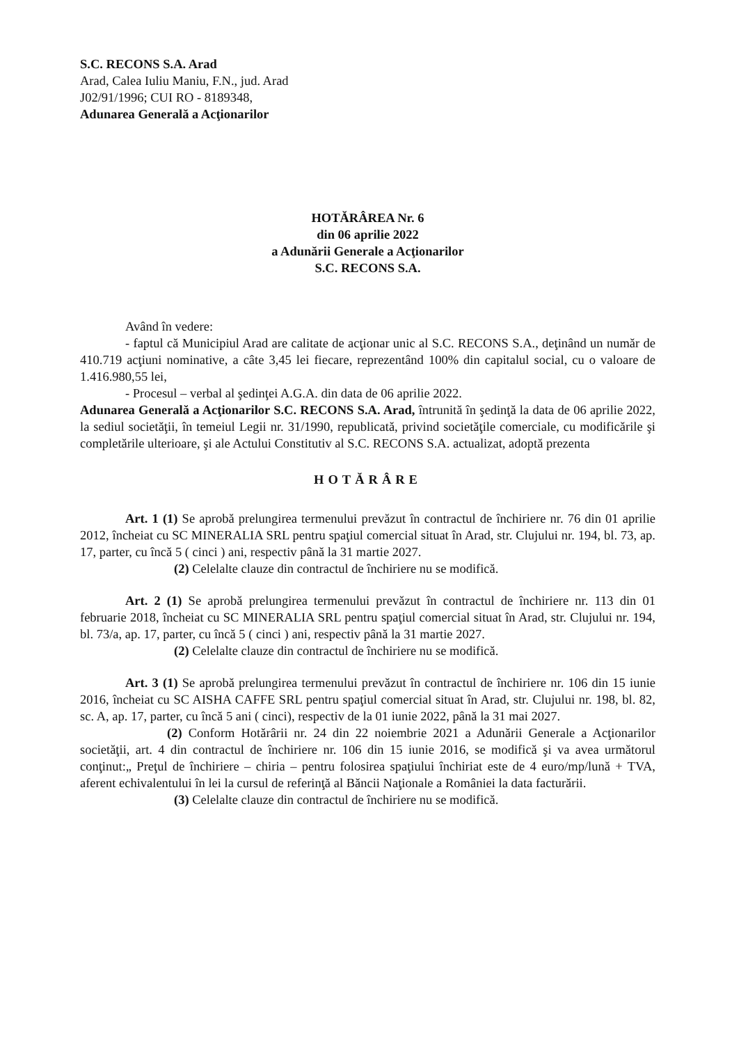S.C. RECONS S.A. Arad
Arad, Calea Iuliu Maniu, F.N., jud. Arad
J02/91/1996; CUI RO - 8189348,
Adunarea Generală a Acţionarilor
HOTĂRÂREA Nr. 6
din 06 aprilie 2022
a Adunării Generale a Acţionarilor
S.C. RECONS S.A.
Având în vedere:
- faptul că Municipiul Arad are calitate de acţionar unic al S.C. RECONS S.A., deţinând un număr de 410.719 acţiuni nominative, a câte 3,45 lei fiecare, reprezentând 100% din capitalul social, cu o valoare de 1.416.980,55 lei,
- Procesul – verbal al şedinţei A.G.A. din data de 06 aprilie 2022.
Adunarea Generală a Acţionarilor S.C. RECONS S.A. Arad, întrunită în şedinţă la data de 06 aprilie 2022, la sediul societăţii, în temeiul Legii nr. 31/1990, republicată, privind societăţile comerciale, cu modificările şi completările ulterioare, şi ale Actului Constitutiv al S.C. RECONS S.A. actualizat, adoptă prezenta
HOTĂRÂRE
Art. 1 (1) Se aprobă prelungirea termenului prevăzut în contractul de închiriere nr. 76 din 01 aprilie 2012, încheiat cu SC MINERALIA SRL pentru spaţiul comercial situat în Arad, str. Clujului nr. 194, bl. 73, ap. 17, parter, cu încă 5 ( cinci ) ani, respectiv până la 31 martie 2027.
(2) Celelalte clauze din contractul de închiriere nu se modifică.
Art. 2 (1) Se aprobă prelungirea termenului prevăzut în contractul de închiriere nr. 113 din 01 februarie 2018, încheiat cu SC MINERALIA SRL pentru spaţiul comercial situat în Arad, str. Clujului nr. 194, bl. 73/a, ap. 17, parter, cu încă 5 ( cinci ) ani, respectiv până la 31 martie 2027.
(2) Celelalte clauze din contractul de închiriere nu se modifică.
Art. 3 (1) Se aprobă prelungirea termenului prevăzut în contractul de închiriere nr. 106 din 15 iunie 2016, încheiat cu SC AISHA CAFFE SRL pentru spaţiul comercial situat în Arad, str. Clujului nr. 198, bl. 82, sc. A, ap. 17, parter, cu încă 5 ani ( cinci), respectiv de la 01 iunie 2022, până la 31 mai 2027.
(2) Conform Hotărârii nr. 24 din 22 noiembrie 2021 a Adunării Generale a Acţionarilor societăţii, art. 4 din contractul de închiriere nr. 106 din 15 iunie 2016, se modifică şi va avea următorul conţinut:„ Preţul de închiriere – chiria – pentru folosirea spaţiului închiriat este de 4 euro/mp/lună + TVA, aferent echivalentului în lei la cursul de referinţă al Băncii Naţionale a României la data facturării.
(3) Celelalte clauze din contractul de închiriere nu se modifică.